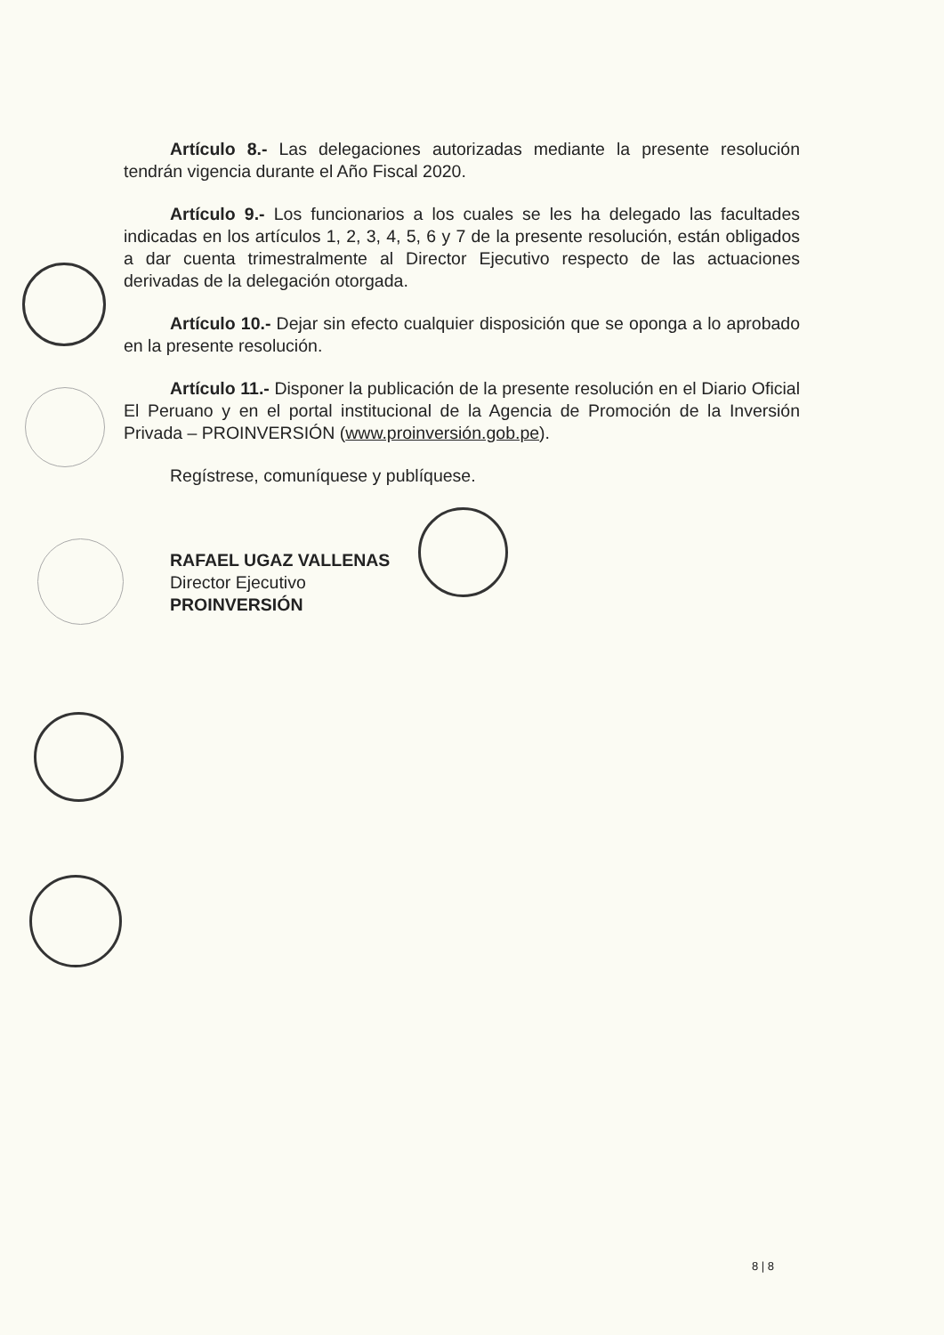Artículo 8.- Las delegaciones autorizadas mediante la presente resolución tendrán vigencia durante el Año Fiscal 2020.
Artículo 9.- Los funcionarios a los cuales se les ha delegado las facultades indicadas en los artículos 1, 2, 3, 4, 5, 6 y 7 de la presente resolución, están obligados a dar cuenta trimestralmente al Director Ejecutivo respecto de las actuaciones derivadas de la delegación otorgada.
Artículo 10.- Dejar sin efecto cualquier disposición que se oponga a lo aprobado en la presente resolución.
Artículo 11.- Disponer la publicación de la presente resolución en el Diario Oficial El Peruano y en el portal institucional de la Agencia de Promoción de la Inversión Privada – PROINVERSIÓN (www.proinversión.gob.pe).
Regístrese, comuníquese y publíquese.
RAFAEL UGAZ VALLENAS
Director Ejecutivo
PROINVERSIÓN
8 | 8